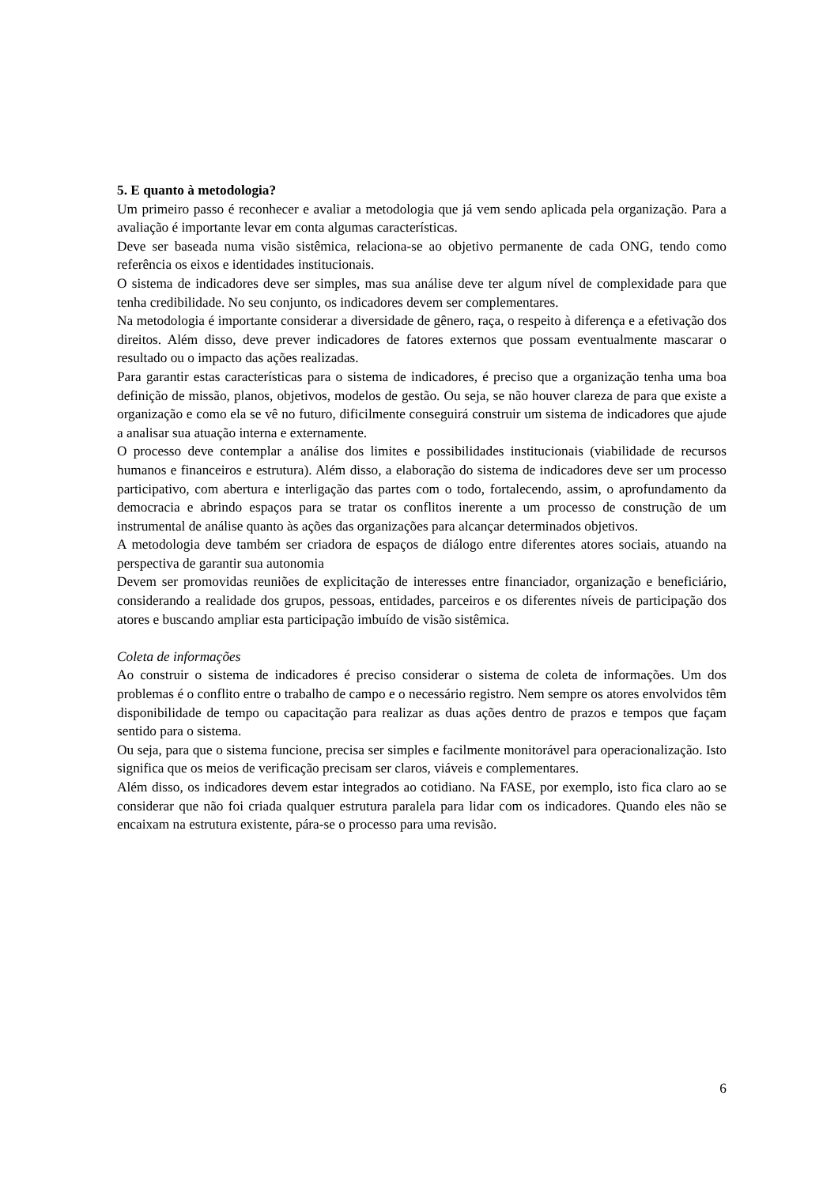5. E quanto à metodologia?
Um primeiro passo é reconhecer e avaliar a metodologia que já vem sendo aplicada pela organização. Para a avaliação é importante levar em conta algumas características.
Deve ser baseada numa visão sistêmica, relaciona-se ao objetivo permanente de cada ONG, tendo como referência os eixos e identidades institucionais.
O sistema de indicadores deve ser simples, mas sua análise deve ter algum nível de complexidade para que tenha credibilidade. No seu conjunto, os indicadores devem ser complementares.
Na metodologia é importante considerar a diversidade de gênero, raça, o respeito à diferença e a efetivação dos direitos. Além disso, deve prever indicadores de fatores externos que possam eventualmente mascarar o resultado ou o impacto das ações realizadas.
Para garantir estas características para o sistema de indicadores, é preciso que a organização tenha uma boa definição de missão, planos, objetivos, modelos de gestão. Ou seja, se não houver clareza de para que existe a organização e como ela se vê no futuro, dificilmente conseguirá construir um sistema de indicadores que ajude a analisar sua atuação interna e externamente.
O processo deve contemplar a análise dos limites e possibilidades institucionais (viabilidade de recursos humanos e financeiros e estrutura). Além disso, a elaboração do sistema de indicadores deve ser um processo participativo, com abertura e interligação das partes com o todo, fortalecendo, assim, o aprofundamento da democracia e abrindo espaços para se tratar os conflitos inerente a um processo de construção de um instrumental de análise quanto às ações das organizações para alcançar determinados objetivos.
A metodologia deve também ser criadora de espaços de diálogo entre diferentes atores sociais, atuando na perspectiva de garantir sua autonomia
Devem ser promovidas reuniões de explicitação de interesses entre financiador, organização e beneficiário, considerando a realidade dos grupos, pessoas, entidades, parceiros e os diferentes níveis de participação dos atores e buscando ampliar esta participação imbuído de visão sistêmica.
Coleta de informações
Ao construir o sistema de indicadores é preciso considerar o sistema de coleta de informações. Um dos problemas é o conflito entre o trabalho de campo e o necessário registro. Nem sempre os atores envolvidos têm disponibilidade de tempo ou capacitação para realizar as duas ações dentro de prazos e tempos que façam sentido para o sistema.
Ou seja, para que o sistema funcione, precisa ser simples e facilmente monitorável para operacionalização. Isto significa que os meios de verificação precisam ser claros, viáveis e complementares.
Além disso, os indicadores devem estar integrados ao cotidiano. Na FASE, por exemplo, isto fica claro ao se considerar que não foi criada qualquer estrutura paralela para lidar com os indicadores. Quando eles não se encaixam na estrutura existente, pára-se o processo para uma revisão.
6